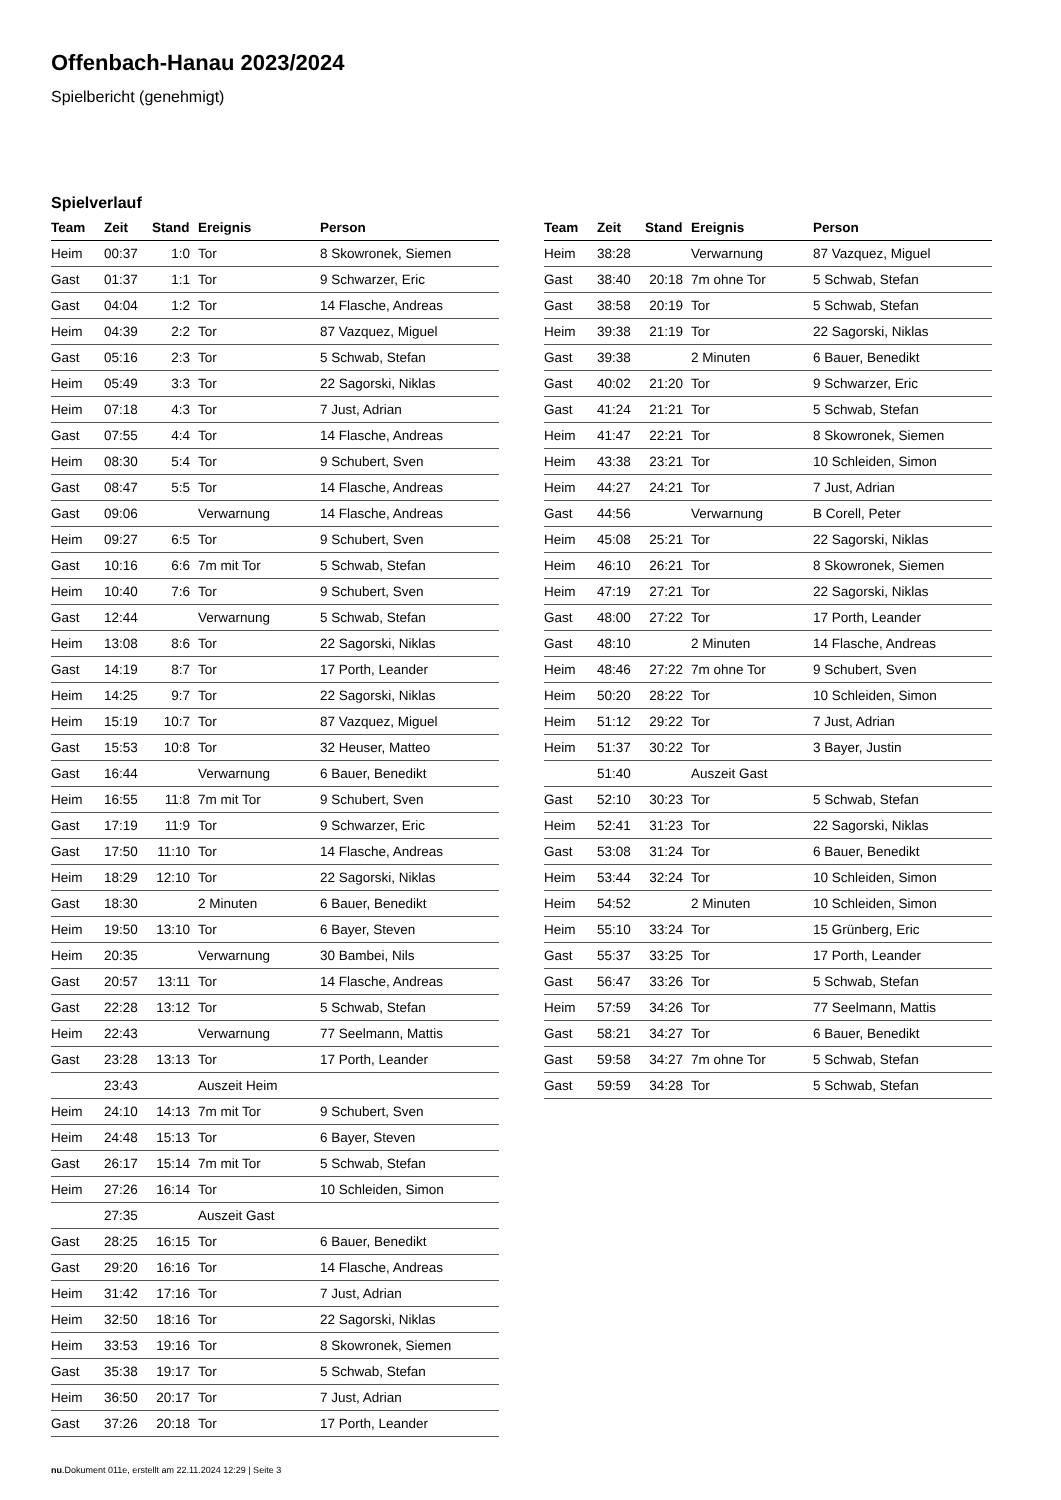Offenbach-Hanau 2023/2024
Spielbericht (genehmigt)
Spielverlauf
| Team | Zeit | Stand | Ereignis | Person |
| --- | --- | --- | --- | --- |
| Heim | 00:37 | 1:0 | Tor | 8 Skowronek, Siemen |
| Gast | 01:37 | 1:1 | Tor | 9 Schwarzer, Eric |
| Gast | 04:04 | 1:2 | Tor | 14 Flasche, Andreas |
| Heim | 04:39 | 2:2 | Tor | 87 Vazquez, Miguel |
| Gast | 05:16 | 2:3 | Tor | 5 Schwab, Stefan |
| Heim | 05:49 | 3:3 | Tor | 22 Sagorski, Niklas |
| Heim | 07:18 | 4:3 | Tor | 7 Just, Adrian |
| Gast | 07:55 | 4:4 | Tor | 14 Flasche, Andreas |
| Heim | 08:30 | 5:4 | Tor | 9 Schubert, Sven |
| Gast | 08:47 | 5:5 | Tor | 14 Flasche, Andreas |
| Gast | 09:06 | | Verwarnung | 14 Flasche, Andreas |
| Heim | 09:27 | 6:5 | Tor | 9 Schubert, Sven |
| Gast | 10:16 | 6:6 | 7m mit Tor | 5 Schwab, Stefan |
| Heim | 10:40 | 7:6 | Tor | 9 Schubert, Sven |
| Gast | 12:44 | | Verwarnung | 5 Schwab, Stefan |
| Heim | 13:08 | 8:6 | Tor | 22 Sagorski, Niklas |
| Gast | 14:19 | 8:7 | Tor | 17 Porth, Leander |
| Heim | 14:25 | 9:7 | Tor | 22 Sagorski, Niklas |
| Heim | 15:19 | 10:7 | Tor | 87 Vazquez, Miguel |
| Gast | 15:53 | 10:8 | Tor | 32 Heuser, Matteo |
| Gast | 16:44 | | Verwarnung | 6 Bauer, Benedikt |
| Heim | 16:55 | 11:8 | 7m mit Tor | 9 Schubert, Sven |
| Gast | 17:19 | 11:9 | Tor | 9 Schwarzer, Eric |
| Gast | 17:50 | 11:10 | Tor | 14 Flasche, Andreas |
| Heim | 18:29 | 12:10 | Tor | 22 Sagorski, Niklas |
| Gast | 18:30 | | 2 Minuten | 6 Bauer, Benedikt |
| Heim | 19:50 | 13:10 | Tor | 6 Bayer, Steven |
| Heim | 20:35 | | Verwarnung | 30 Bambei, Nils |
| Gast | 20:57 | 13:11 | Tor | 14 Flasche, Andreas |
| Gast | 22:28 | 13:12 | Tor | 5 Schwab, Stefan |
| Heim | 22:43 | | Verwarnung | 77 Seelmann, Mattis |
| Gast | 23:28 | 13:13 | Tor | 17 Porth, Leander |
| | 23:43 | | Auszeit Heim | |
| Heim | 24:10 | 14:13 | 7m mit Tor | 9 Schubert, Sven |
| Heim | 24:48 | 15:13 | Tor | 6 Bayer, Steven |
| Gast | 26:17 | 15:14 | 7m mit Tor | 5 Schwab, Stefan |
| Heim | 27:26 | 16:14 | Tor | 10 Schleiden, Simon |
| | 27:35 | | Auszeit Gast | |
| Gast | 28:25 | 16:15 | Tor | 6 Bauer, Benedikt |
| Gast | 29:20 | 16:16 | Tor | 14 Flasche, Andreas |
| Heim | 31:42 | 17:16 | Tor | 7 Just, Adrian |
| Heim | 32:50 | 18:16 | Tor | 22 Sagorski, Niklas |
| Heim | 33:53 | 19:16 | Tor | 8 Skowronek, Siemen |
| Gast | 35:38 | 19:17 | Tor | 5 Schwab, Stefan |
| Heim | 36:50 | 20:17 | Tor | 7 Just, Adrian |
| Gast | 37:26 | 20:18 | Tor | 17 Porth, Leander |
| Team | Zeit | Stand | Ereignis | Person |
| --- | --- | --- | --- | --- |
| Heim | 38:28 | | Verwarnung | 87 Vazquez, Miguel |
| Gast | 38:40 | 20:18 | 7m ohne Tor | 5 Schwab, Stefan |
| Gast | 38:58 | 20:19 | Tor | 5 Schwab, Stefan |
| Heim | 39:38 | 21:19 | Tor | 22 Sagorski, Niklas |
| Gast | 39:38 | | 2 Minuten | 6 Bauer, Benedikt |
| Gast | 40:02 | 21:20 | Tor | 9 Schwarzer, Eric |
| Gast | 41:24 | 21:21 | Tor | 5 Schwab, Stefan |
| Heim | 41:47 | 22:21 | Tor | 8 Skowronek, Siemen |
| Heim | 43:38 | 23:21 | Tor | 10 Schleiden, Simon |
| Heim | 44:27 | 24:21 | Tor | 7 Just, Adrian |
| Gast | 44:56 | | Verwarnung | B Corell, Peter |
| Heim | 45:08 | 25:21 | Tor | 22 Sagorski, Niklas |
| Heim | 46:10 | 26:21 | Tor | 8 Skowronek, Siemen |
| Heim | 47:19 | 27:21 | Tor | 22 Sagorski, Niklas |
| Gast | 48:00 | 27:22 | Tor | 17 Porth, Leander |
| Gast | 48:10 | | 2 Minuten | 14 Flasche, Andreas |
| Heim | 48:46 | 27:22 | 7m ohne Tor | 9 Schubert, Sven |
| Heim | 50:20 | 28:22 | Tor | 10 Schleiden, Simon |
| Heim | 51:12 | 29:22 | Tor | 7 Just, Adrian |
| Heim | 51:37 | 30:22 | Tor | 3 Bayer, Justin |
| | 51:40 | | Auszeit Gast | |
| Gast | 52:10 | 30:23 | Tor | 5 Schwab, Stefan |
| Heim | 52:41 | 31:23 | Tor | 22 Sagorski, Niklas |
| Gast | 53:08 | 31:24 | Tor | 6 Bauer, Benedikt |
| Heim | 53:44 | 32:24 | Tor | 10 Schleiden, Simon |
| Heim | 54:52 | | 2 Minuten | 10 Schleiden, Simon |
| Heim | 55:10 | 33:24 | Tor | 15 Grünberg, Eric |
| Gast | 55:37 | 33:25 | Tor | 17 Porth, Leander |
| Gast | 56:47 | 33:26 | Tor | 5 Schwab, Stefan |
| Heim | 57:59 | 34:26 | Tor | 77 Seelmann, Mattis |
| Gast | 58:21 | 34:27 | Tor | 6 Bauer, Benedikt |
| Gast | 59:58 | 34:27 | 7m ohne Tor | 5 Schwab, Stefan |
| Gast | 59:59 | 34:28 | Tor | 5 Schwab, Stefan |
nu.Dokument 011e, erstellt am 22.11.2024 12:29 | Seite 3